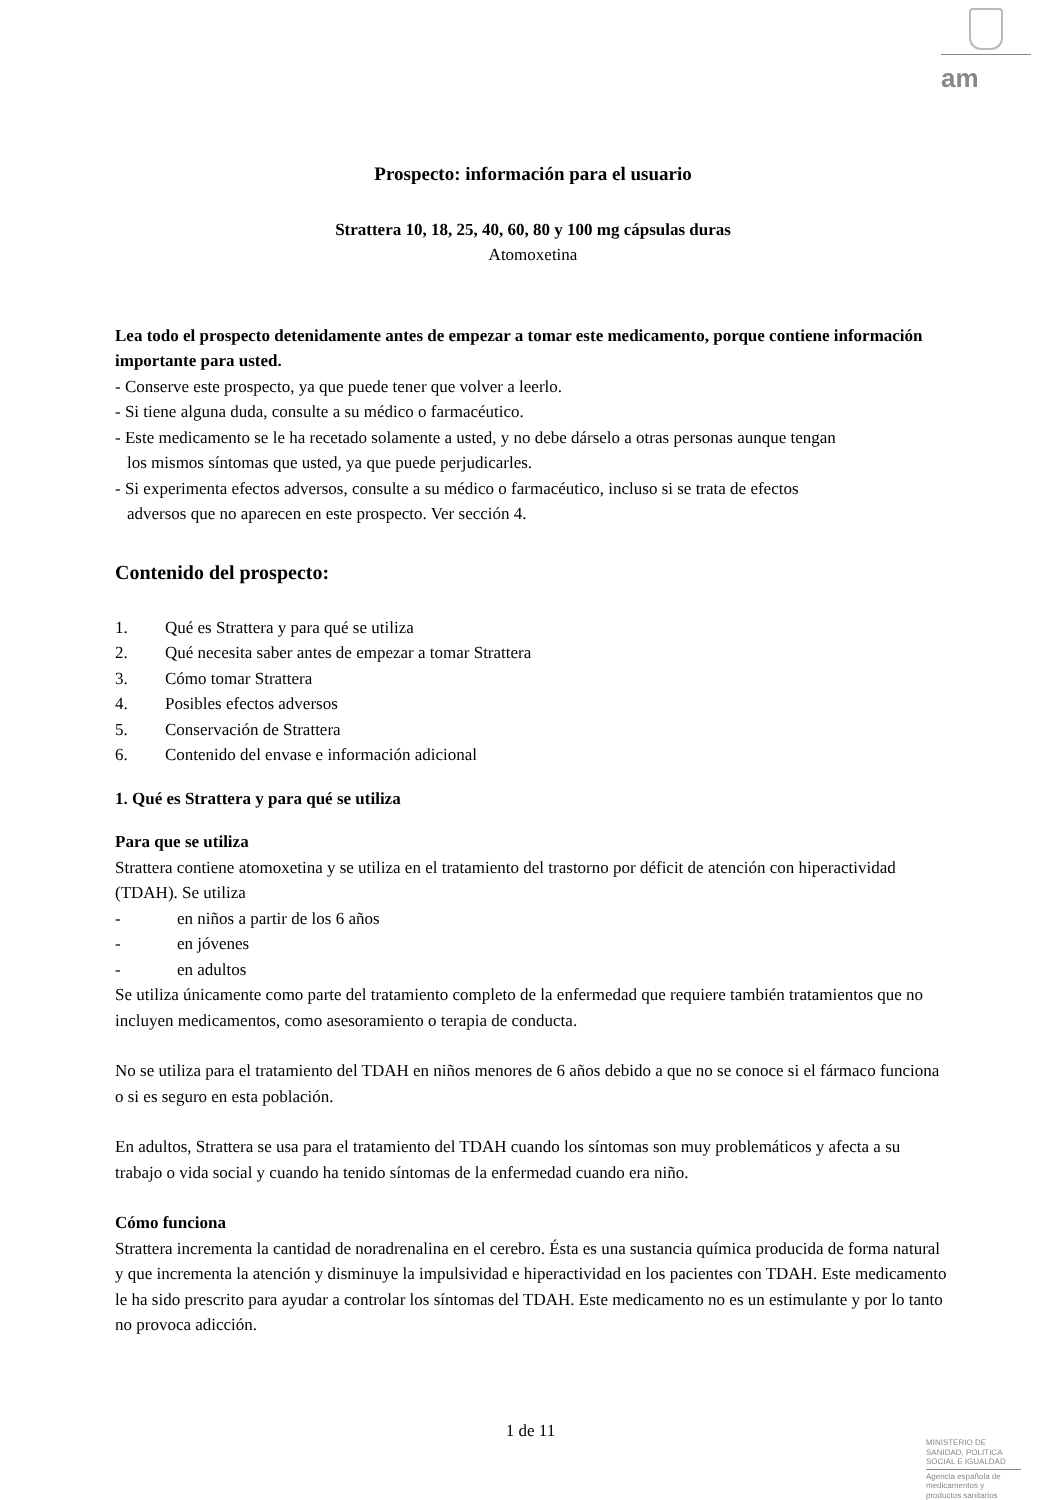am
Prospecto: información para el usuario
Strattera 10, 18, 25, 40, 60, 80 y 100 mg cápsulas duras
Atomoxetina
Lea todo el prospecto detenidamente antes de empezar a tomar este medicamento, porque contiene información importante para usted.
- Conserve este prospecto, ya que puede tener que volver a leerlo.
- Si tiene alguna duda, consulte a su médico o farmacéutico.
- Este medicamento se le ha recetado solamente a usted, y no debe dárselo a otras personas aunque tengan
los mismos síntomas que usted, ya que puede perjudicarles.
- Si experimenta efectos adversos, consulte a su médico o farmacéutico, incluso si se trata de efectos
adversos que no aparecen en este prospecto. Ver sección 4.
Contenido del prospecto:
1. Qué es Strattera y para qué se utiliza
2. Qué necesita saber antes de empezar a tomar Strattera
3. Cómo tomar Strattera
4. Posibles efectos adversos
5. Conservación de Strattera
6. Contenido del envase e información adicional
1. Qué es Strattera y para qué se utiliza
Para que se utiliza
Strattera contiene atomoxetina y se utiliza en el tratamiento del trastorno por déficit de atención con hiperactividad (TDAH). Se utiliza
- en niños a partir de los 6 años
- en jóvenes
- en adultos
Se utiliza únicamente como parte del tratamiento completo de la enfermedad que requiere también tratamientos que no incluyen medicamentos, como asesoramiento o terapia de conducta.
No se utiliza para el tratamiento del TDAH en niños menores de 6 años debido a que no se conoce si el fármaco funciona o si es seguro en esta población.
En adultos, Strattera se usa para el tratamiento del TDAH cuando los síntomas son muy problemáticos y afecta a su trabajo o vida social y cuando ha tenido síntomas de la enfermedad cuando era niño.
Cómo funciona
Strattera incrementa la cantidad de noradrenalina en el cerebro. Ésta es una sustancia química producida de forma natural y que incrementa la atención y disminuye la impulsividad e hiperactividad en los pacientes con TDAH. Este medicamento le ha sido prescrito para ayudar a controlar los síntomas del TDAH. Este medicamento no es un estimulante y por lo tanto no provoca adicción.
1 de 11
MINISTERIO DE SANIDAD, POLITICA SOCIAL E IGUALDAD
Agencia española de medicamentos y productos sanitarios